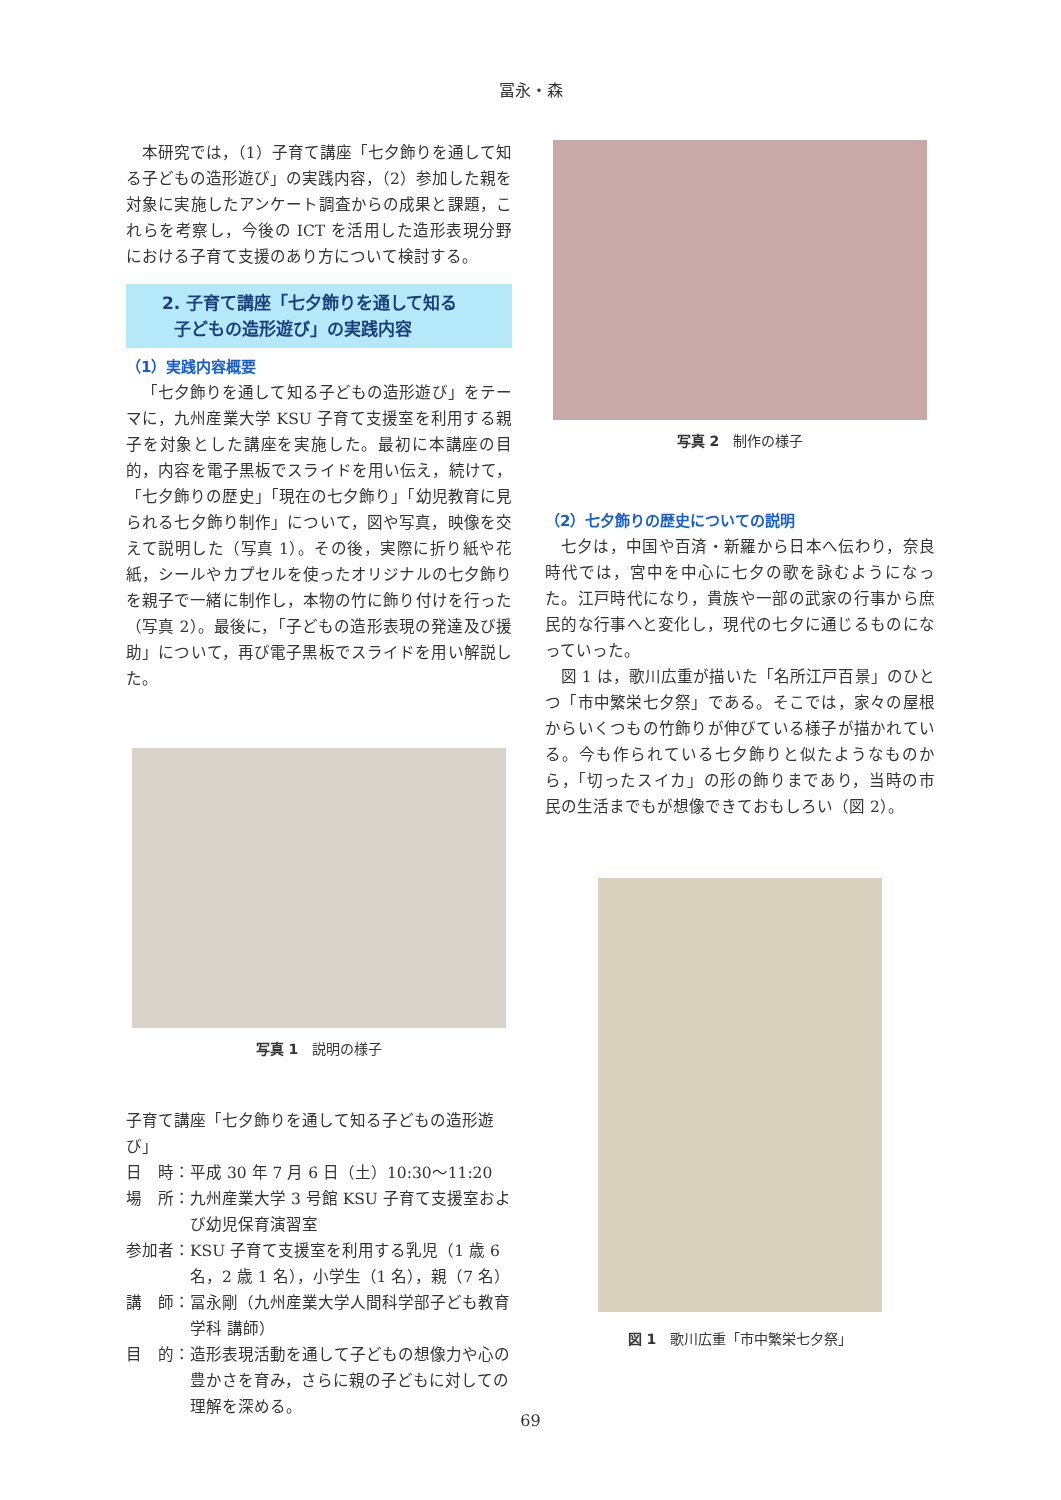冨永・森
本研究では，（1）子育て講座「七夕飾りを通して知る子どもの造形遊び」の実践内容，（2）参加した親を対象に実施したアンケート調査からの成果と課題，これらを考察し，今後の ICT を活用した造形表現分野における子育て支援のあり方について検討する。
2. 子育て講座「七夕飾りを通して知る
子どもの造形遊び」の実践内容
（1）実践内容概要
「七夕飾りを通して知る子どもの造形遊び」をテーマに，九州産業大学 KSU 子育て支援室を利用する親子を対象とした講座を実施した。最初に本講座の目的，内容を電子黒板でスライドを用い伝え，続けて，「七夕飾りの歴史」「現在の七夕飾り」「幼児教育に見られる七夕飾り制作」について，図や写真，映像を交えて説明した（写真 1）。その後，実際に折り紙や花紙，シールやカプセルを使ったオリジナルの七夕飾りを親子で一緒に制作し，本物の竹に飾り付けを行った（写真 2）。最後に，「子どもの造形表現の発達及び援助」について，再び電子黒板でスライドを用い解説した。
写真 1　説明の様子
子育て講座「七夕飾りを通して知る子どもの造形遊び」
日　時： 平成 30 年 7 月 6 日（土）10:30〜11:20
場　所： 九州産業大学 3 号館 KSU 子育て支援室および幼児保育演習室
参加者： KSU 子育て支援室を利用する乳児（1 歳 6 名，2 歳 1 名），小学生（1 名），親（7 名）
講　師： 冨永剛（九州産業大学人間科学部子ども教育学科 講師）
目　的： 造形表現活動を通して子どもの想像力や心の豊かさを育み，さらに親の子どもに対しての理解を深める。
写真 2　制作の様子
（2）七夕飾りの歴史についての説明
七夕は，中国や百済・新羅から日本へ伝わり，奈良時代では，宮中を中心に七夕の歌を詠むようになった。江戸時代になり，貴族や一部の武家の行事から庶民的な行事へと変化し，現代の七夕に通じるものになっていった。
図 1 は，歌川広重が描いた「名所江戸百景」のひとつ「市中繁栄七夕祭」である。そこでは，家々の屋根からいくつもの竹飾りが伸びている様子が描かれている。今も作られている七夕飾りと似たようなものから，「切ったスイカ」の形の飾りまであり，当時の市民の生活までもが想像できておもしろい（図 2）。
図 1　歌川広重「市中繁栄七夕祭」
69